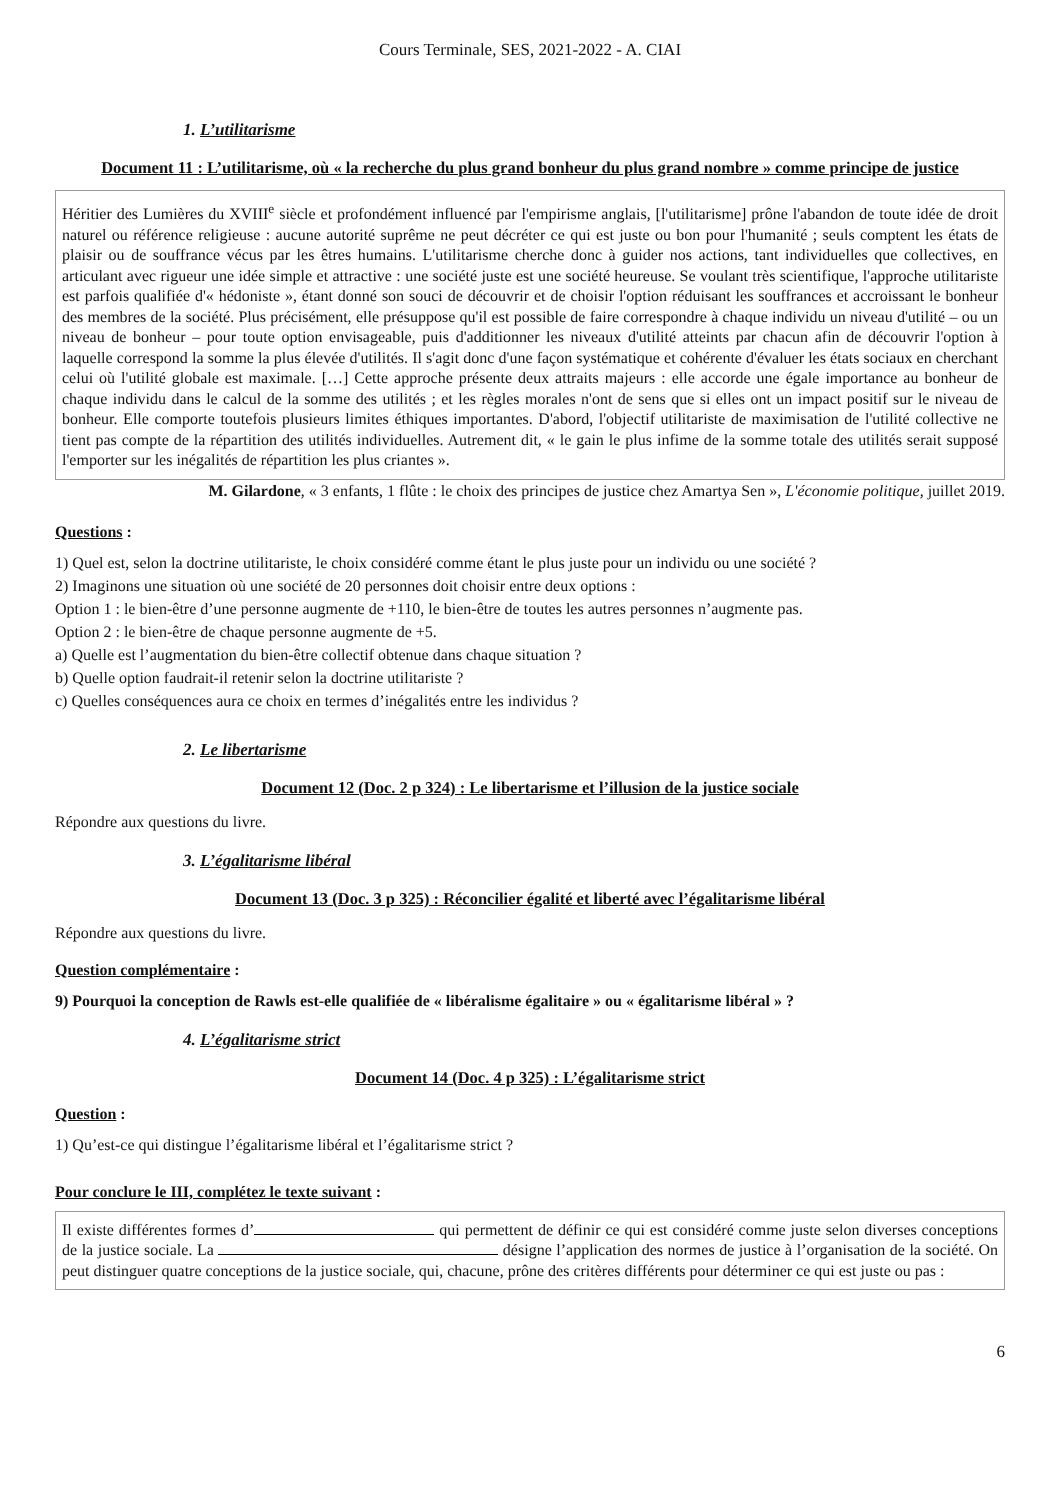Cours Terminale, SES, 2021-2022 - A. CIAI
1. L’utilitarisme
Document 11 : L’utilitarisme, où « la recherche du plus grand bonheur du plus grand nombre » comme principe de justice
Héritier des Lumières du XVIII<sup>e</sup> siècle et profondément influencé par l'empirisme anglais, [l'utilitarisme] prône l'abandon de toute idée de droit naturel ou référence religieuse : aucune autorité suprême ne peut décréter ce qui est juste ou bon pour l'humanité ; seuls comptent les états de plaisir ou de souffrance vécus par les êtres humains. L'utilitarisme cherche donc à guider nos actions, tant individuelles que collectives, en articulant avec rigueur une idée simple et attractive : une société juste est une société heureuse. Se voulant très scientifique, l'approche utilitariste est parfois qualifiée d'« hédoniste », étant donné son souci de découvrir et de choisir l'option réduisant les souffrances et accroissant le bonheur des membres de la société. Plus précisément, elle présuppose qu'il est possible de faire correspondre à chaque individu un niveau d'utilité – ou un niveau de bonheur – pour toute option envisageable, puis d'additionner les niveaux d'utilité atteints par chacun afin de découvrir l'option à laquelle correspond la somme la plus élevée d'utilités. Il s'agit donc d'une façon systématique et cohérente d'évaluer les états sociaux en cherchant celui où l'utilité globale est maximale. […] Cette approche présente deux attraits majeurs : elle accorde une égale importance au bonheur de chaque individu dans le calcul de la somme des utilités ; et les règles morales n'ont de sens que si elles ont un impact positif sur le niveau de bonheur. Elle comporte toutefois plusieurs limites éthiques importantes. D'abord, l'objectif utilitariste de maximisation de l'utilité collective ne tient pas compte de la répartition des utilités individuelles. Autrement dit, « le gain le plus infime de la somme totale des utilités serait supposé l'emporter sur les inégalités de répartition les plus criantes ».
M. Gilardone, « 3 enfants, 1 flûte : le choix des principes de justice chez Amartya Sen », L'économie politique, juillet 2019.
Questions :
1) Quel est, selon la doctrine utilitariste, le choix considéré comme étant le plus juste pour un individu ou une société ?
2) Imaginons une situation où une société de 20 personnes doit choisir entre deux options :
Option 1 : le bien-être d’une personne augmente de +110, le bien-être de toutes les autres personnes n’augmente pas.
Option 2 : le bien-être de chaque personne augmente de +5.
a) Quelle est l’augmentation du bien-être collectif obtenue dans chaque situation ?
b) Quelle option faudrait-il retenir selon la doctrine utilitariste ?
c) Quelles conséquences aura ce choix en termes d’inégalités entre les individus ?
2. Le libertarisme
Document 12 (Doc. 2 p 324) : Le libertarisme et l’illusion de la justice sociale
Répondre aux questions du livre.
3. L’égalitarisme libéral
Document 13 (Doc. 3 p 325) : Réconcilier égalité et liberté avec l’égalitarisme libéral
Répondre aux questions du livre.
Question complémentaire :
9) Pourquoi la conception de Rawls est-elle qualifiée de « libéralisme égalitaire » ou « égalitarisme libéral » ?
4. L’égalitarisme strict
Document 14 (Doc. 4 p 325) : L’égalitarisme strict
Question :
1) Qu’est-ce qui distingue l’égalitarisme libéral et l’égalitarisme strict ?
Pour conclure le III, complétez le texte suivant :
Il existe différentes formes d’ qui permettent de définir ce qui est considéré comme juste selon diverses conceptions de la justice sociale. La désigne l’application des normes de justice à l’organisation de la société. On peut distinguer quatre conceptions de la justice sociale, qui, chacune, prône des critères différents pour déterminer ce qui est juste ou pas :
6